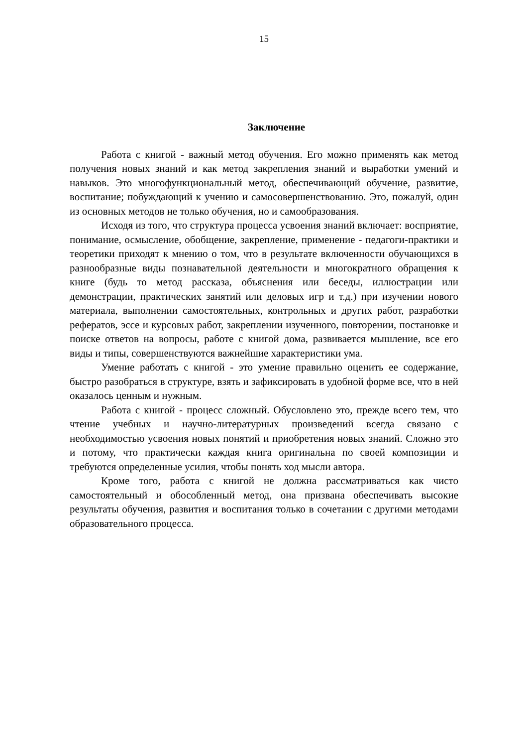15
Заключение
Работа с книгой - важный метод обучения. Его можно применять как метод получения новых знаний и как метод закрепления знаний и выработки умений и навыков. Это многофункциональный метод, обеспечивающий обучение, развитие, воспитание; побуждающий к учению и самосовершенствованию. Это, пожалуй, один из основных методов не только обучения, но и самообразования.
Исходя из того, что структура процесса усвоения знаний включает: восприятие, понимание, осмысление, обобщение, закрепление, применение - педагоги-практики и теоретики приходят к мнению о том, что в результате включенности обучающихся в разнообразные виды познавательной деятельности и многократного обращения к книге (будь то метод рассказа, объяснения или беседы, иллюстрации или демонстрации, практических занятий или деловых игр и т.д.) при изучении нового материала, выполнении самостоятельных, контрольных и других работ, разработки рефератов, эссе и курсовых работ, закреплении изученного, повторении, постановке и поиске ответов на вопросы, работе с книгой дома, развивается мышление, все его виды и типы, совершенствуются важнейшие характеристики ума.
Умение работать с книгой - это умение правильно оценить ее содержание, быстро разобраться в структуре, взять и зафиксировать в удобной форме все, что в ней оказалось ценным и нужным.
Работа с книгой - процесс сложный. Обусловлено это, прежде всего тем, что чтение учебных и научно-литературных произведений всегда связано с необходимостью усвоения новых понятий и приобретения новых знаний. Сложно это и потому, что практически каждая книга оригинальна по своей композиции и требуются определенные усилия, чтобы понять ход мысли автора.
Кроме того, работа с книгой не должна рассматриваться как чисто самостоятельный и обособленный метод, она призвана обеспечивать высокие результаты обучения, развития и воспитания только в сочетании с другими методами образовательного процесса.